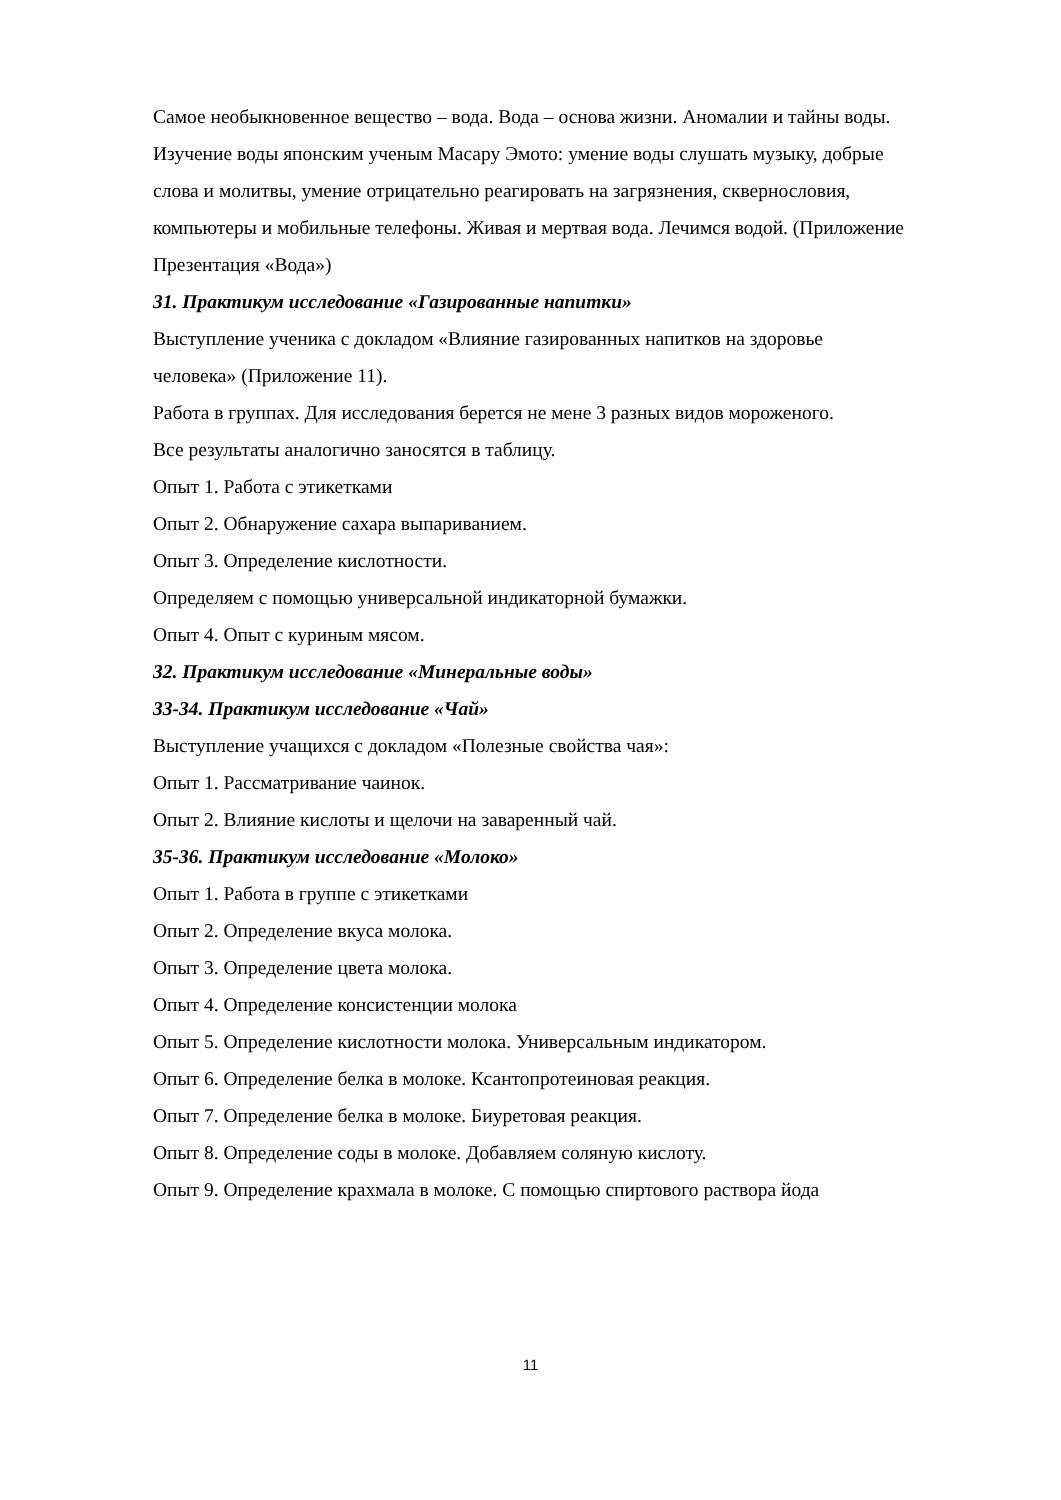Самое необыкновенное вещество – вода. Вода – основа жизни. Аномалии и тайны воды. Изучение воды японским ученым Масару Эмото: умение воды слушать музыку, добрые слова и молитвы, умение отрицательно реагировать на загрязнения, сквернословия, компьютеры и мобильные телефоны. Живая и мертвая вода. Лечимся водой. (Приложение Презентация «Вода»)
31. Практикум исследование «Газированные напитки»
Выступление ученика с докладом «Влияние газированных напитков на здоровье человека» (Приложение 11).
Работа в группах. Для исследования берется не мене 3 разных видов мороженого.
Все результаты аналогично заносятся в таблицу.
Опыт 1. Работа с этикетками
Опыт 2. Обнаружение сахара выпариванием.
Опыт 3. Определение кислотности.
Определяем с помощью универсальной индикаторной бумажки.
Опыт 4. Опыт с куриным мясом.
32. Практикум исследование «Минеральные воды»
33-34. Практикум исследование «Чай»
Выступление учащихся с докладом «Полезные свойства чая»:
Опыт 1. Рассматривание чаинок.
Опыт 2. Влияние кислоты и щелочи на заваренный чай.
35-36. Практикум исследование «Молоко»
Опыт 1. Работа в группе с этикетками
Опыт 2. Определение вкуса молока.
Опыт 3. Определение цвета молока.
Опыт 4. Определение консистенции молока
Опыт 5. Определение кислотности молока. Универсальным индикатором.
Опыт 6. Определение белка в молоке. Ксантопротеиновая реакция.
Опыт 7. Определение белка в молоке. Биуретовая реакция.
Опыт 8. Определение соды в молоке. Добавляем соляную кислоту.
Опыт 9. Определение крахмала в молоке. С помощью спиртового раствора йода
11